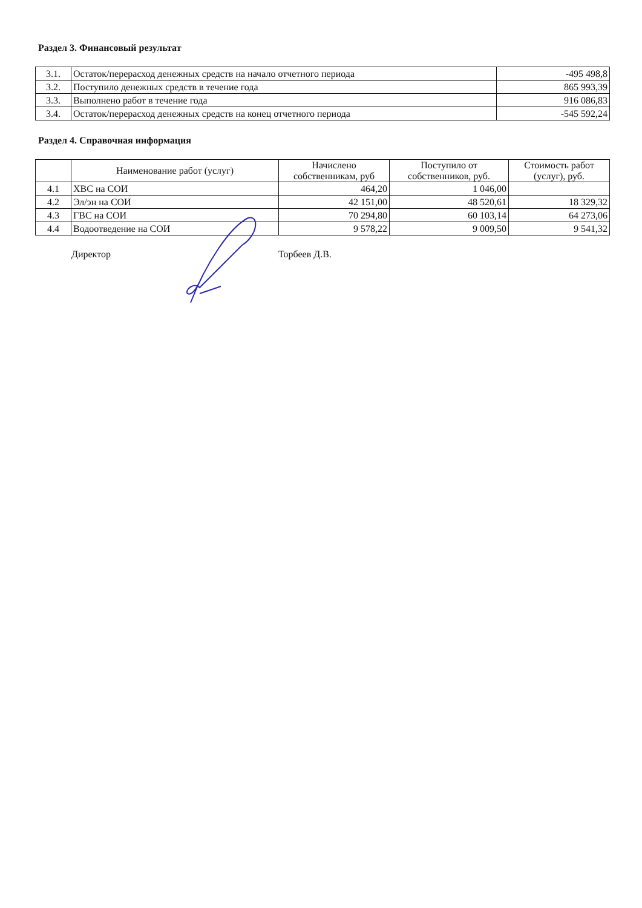Раздел 3. Финансовый результат
| 3.1. | Остаток/перерасход денежных средств на начало отчетного периода | -495 498,8 |
| 3.2. | Поступило денежных средств в течение года | 865 993,39 |
| 3.3. | Выполнено работ в течение года | 916 086,83 |
| 3.4. | Остаток/перерасход денежных средств на конец отчетного периода | -545 592,24 |
Раздел 4. Справочная информация
| | Наименование работ (услуг) | Начислено собственникам, руб | Поступило от собственников, руб. | Стоимость работ (услуг), руб. |
| --- | --- | --- | --- | --- |
| 4.1 | ХВС на СОИ | 464,20 | 1 046,00 | |
| 4.2 | Эл/эн на СОИ | 42 151,00 | 48 520,61 | 18 329,32 |
| 4.3 | ГВС на СОИ | 70 294,80 | 60 103,14 | 64 273,06 |
| 4.4 | Водоотведение на СОИ | 9 578,22 | 9 009,50 | 9 541,32 |
Директор Торбеев Д.В.